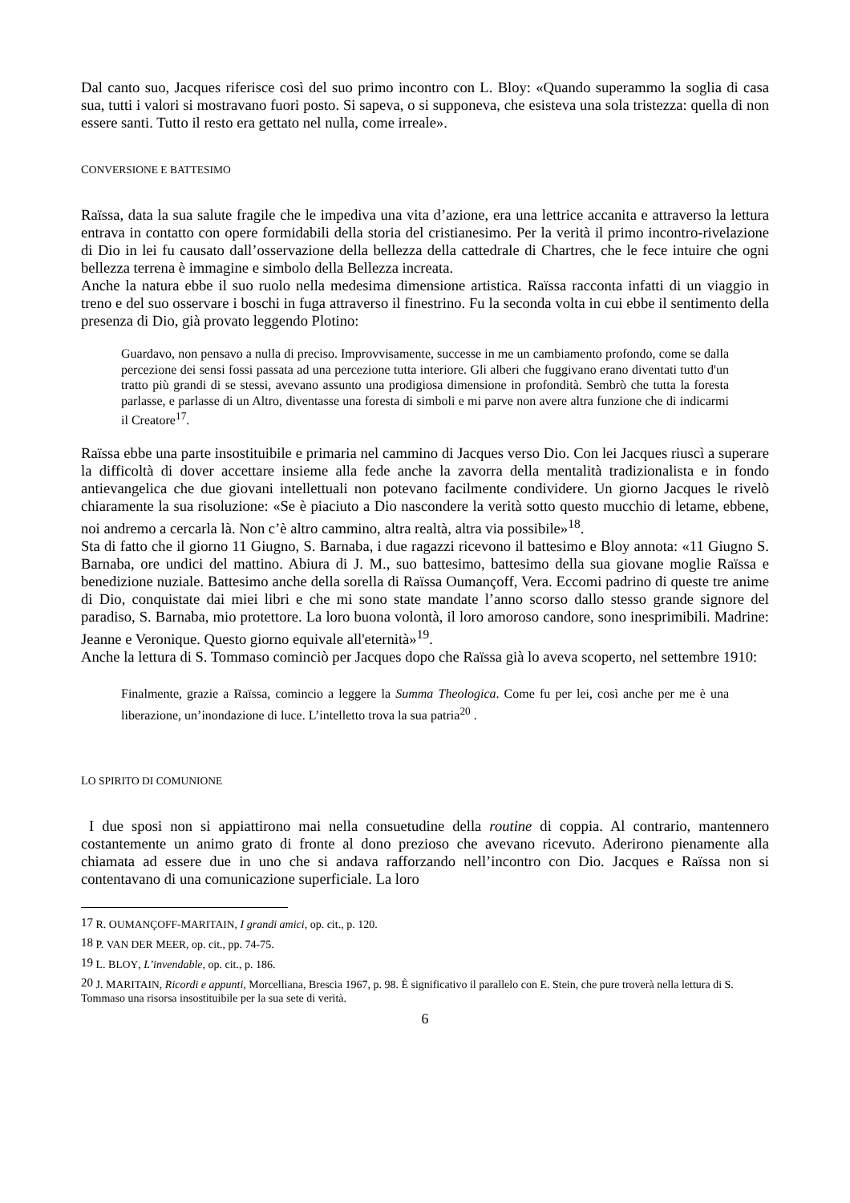Dal canto suo, Jacques riferisce così del suo primo incontro con L. Bloy: «Quando superammo la soglia di casa sua, tutti i valori si mostravano fuori posto. Si sapeva, o si supponeva, che esisteva una sola tristezza: quella di non essere santi. Tutto il resto era gettato nel nulla, come irreale».
CONVERSIONE E BATTESIMO
Raïssa, data la sua salute fragile che le impediva una vita d’azione, era una lettrice accanita e attraverso la lettura entrava in contatto con opere formidabili della storia del cristianesimo. Per la verità il primo incontro-rivelazione di Dio in lei fu causato dall’osservazione della bellezza della cattedrale di Chartres, che le fece intuire che ogni bellezza terrena è immagine e simbolo della Bellezza increata.
Anche la natura ebbe il suo ruolo nella medesima dimensione artistica. Raïssa racconta infatti di un viaggio in treno e del suo osservare i boschi in fuga attraverso il finestrino. Fu la seconda volta in cui ebbe il sentimento della presenza di Dio, già provato leggendo Plotino:
Guardavo, non pensavo a nulla di preciso. Improvvisamente, successe in me un cambiamento profondo, come se dalla percezione dei sensi fossi passata ad una percezione tutta interiore. Gli alberi che fuggivano erano diventati tutto d'un tratto più grandi di se stessi, avevano assunto una prodigiosa dimensione in profondità. Sembrò che tutta la foresta parlasse, e parlasse di un Altro, diventasse una foresta di simboli e mi parve non avere altra funzione che di indicarmi il Creatore<sup>17</sup>.
Raïssa ebbe una parte insostituibile e primaria nel cammino di Jacques verso Dio. Con lei Jacques riuscì a superare la difficoltà di dover accettare insieme alla fede anche la zavorra della mentalità tradizionalista e in fondo antievangelica che due giovani intellettuali non potevano facilmente condividere. Un giorno Jacques le rivelò chiaramente la sua risoluzione: «Se è piaciuto a Dio nascondere la verità sotto questo mucchio di letame, ebbene, noi andremo a cercarla là. Non c’è altro cammino, altra realtà, altra via possibile»<sup>18</sup>.
Sta di fatto che il giorno 11 Giugno, S. Barnaba, i due ragazzi ricevono il battesimo e Bloy annota: «11 Giugno S. Barnaba, ore undici del mattino. Abiura di J. M., suo battesimo, battesimo della sua giovane moglie Raïssa e benedizione nuziale. Battesimo anche della sorella di Raïssa Oumançoff, Vera. Eccomi padrino di queste tre anime di Dio, conquistate dai miei libri e che mi sono state mandate l’anno scorso dallo stesso grande signore del paradiso, S. Barnaba, mio protettore. La loro buona volontà, il loro amoroso candore, sono inesprimibili. Madrine: Jeanne e Veronique. Questo giorno equivale all'eternità»<sup>19</sup>.
Anche la lettura di S. Tommaso cominciò per Jacques dopo che Raïssa già lo aveva scoperto, nel settembre 1910:
Finalmente, grazie a Raïssa, comincio a leggere la Summa Theologica. Come fu per lei, così anche per me è una liberazione, un’inondazione di luce. L’intelletto trova la sua patria<sup>20</sup> .
LO SPIRITO DI COMUNIONE
I due sposi non si appiattirono mai nella consuetudine della routine di coppia. Al contrario, mantennero costantemente un animo grato di fronte al dono prezioso che avevano ricevuto. Aderirono pienamente alla chiamata ad essere due in uno che si andava rafforzando nell’incontro con Dio. Jacques e Raïssa non si contentavano di una comunicazione superficiale. La loro
<sup>17</sup> R. OUMANÇOFF-MARITAIN, I grandi amici, op. cit., p. 120.
<sup>18</sup> P. VAN DER MEER, op. cit., pp. 74-75.
<sup>19</sup> L. BLOY, L’invendable, op. cit., p. 186.
<sup>20</sup> J. MARITAIN, Ricordi e appunti, Morcelliana, Brescia 1967, p. 98. È significativo il parallelo con E. Stein, che pure troverà nella lettura di S. Tommaso una risorsa insostituibile per la sua sete di verità.
6